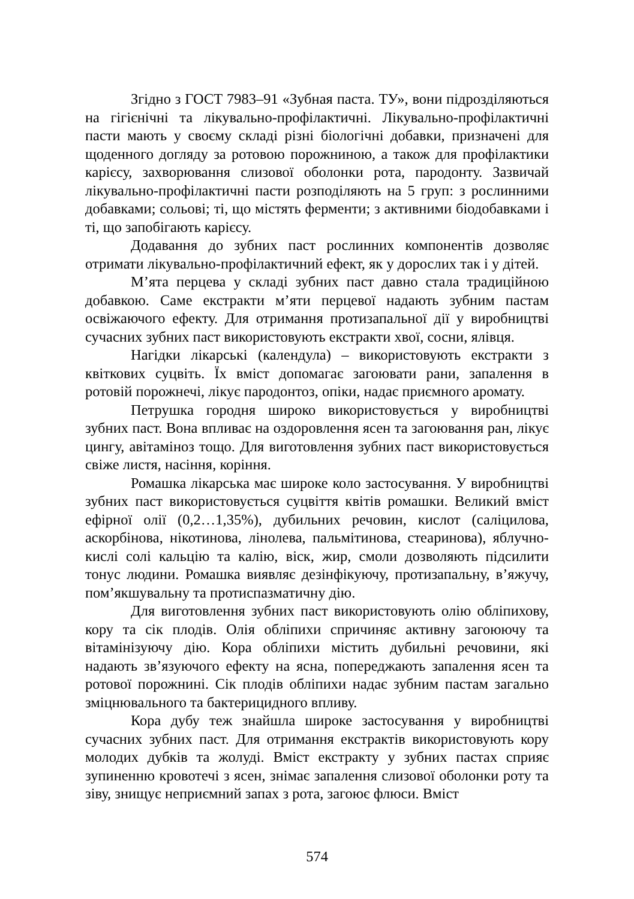Згідно з ГОСТ 7983–91 «Зубная паста. ТУ», вони підрозділяються на гігієнічні та лікувально-профілактичні. Лікувально-профілактичні пасти мають у своєму складі різні біологічні добавки, призначені для щоденного догляду за ротовою порожниною, а також для профілактики карієсу, захворювання слизової оболонки рота, пародонту. Зазвичай лікувально-профілактичні пасти розподіляють на 5 груп: з рослинними добавками; сольові; ті, що містять ферменти; з активними біодобавками і ті, що запобігають карієсу.
Додавання до зубних паст рослинних компонентів дозволяє отримати лікувально-профілактичний ефект, як у дорослих так і у дітей.
М’ята перцева у складі зубних паст давно стала традиційною добавкою. Саме екстракти м’яти перцевої надають зубним пастам освіжаючого ефекту. Для отримання протизапальної дії у виробництві сучасних зубних паст використовують екстракти хвої, сосни, ялівця.
Нагідки лікарські (календула) – використовують екстракти з квіткових суцвіть. Їх вміст допомагає загоювати рани, запалення в ротовій порожнечі, лікує пародонтоз, опіки, надає приємного аромату.
Петрушка городня широко використовується у виробництві зубних паст. Вона впливає на оздоровлення ясен та загоювання ран, лікує цингу, авітаміноз тощо. Для виготовлення зубних паст використовується свіже листя, насіння, коріння.
Ромашка лікарська має широке коло застосування. У виробництві зубних паст використовується суцвіття квітів ромашки. Великий вміст ефірної олії (0,2…1,35%), дубильних речовин, кислот (саліцилова, аскорбінова, нікотинова, лінолева, пальмітинова, стеаринова), яблучно-кислі солі кальцію та калію, віск, жир, смоли дозволяють підсилити тонус людини. Ромашка виявляє дезінфікуючу, протизапальну, в’яжучу, пом’якшувальну та протиспазматичну дію.
Для виготовлення зубних паст використовують олію обліпихову, кору та сік плодів. Олія обліпихи спричиняє активну загоюючу та вітамінізуючу дію. Кора обліпихи містить дубильні речовини, які надають зв’язуючого ефекту на ясна, попереджають запалення ясен та ротової порожнині. Сік плодів обліпихи надає зубним пастам загально зміцнювального та бактерицидного впливу.
Кора дубу теж знайшла широке застосування у виробництві сучасних зубних паст. Для отримання екстрактів використовують кору молодих дубків та жолуді. Вміст екстракту у зубних пастах сприяє зупиненню кровотечі з ясен, знімає запалення слизової оболонки роту та зіву, знищує неприємний запах з рота, загоює флюси. Вміст
574